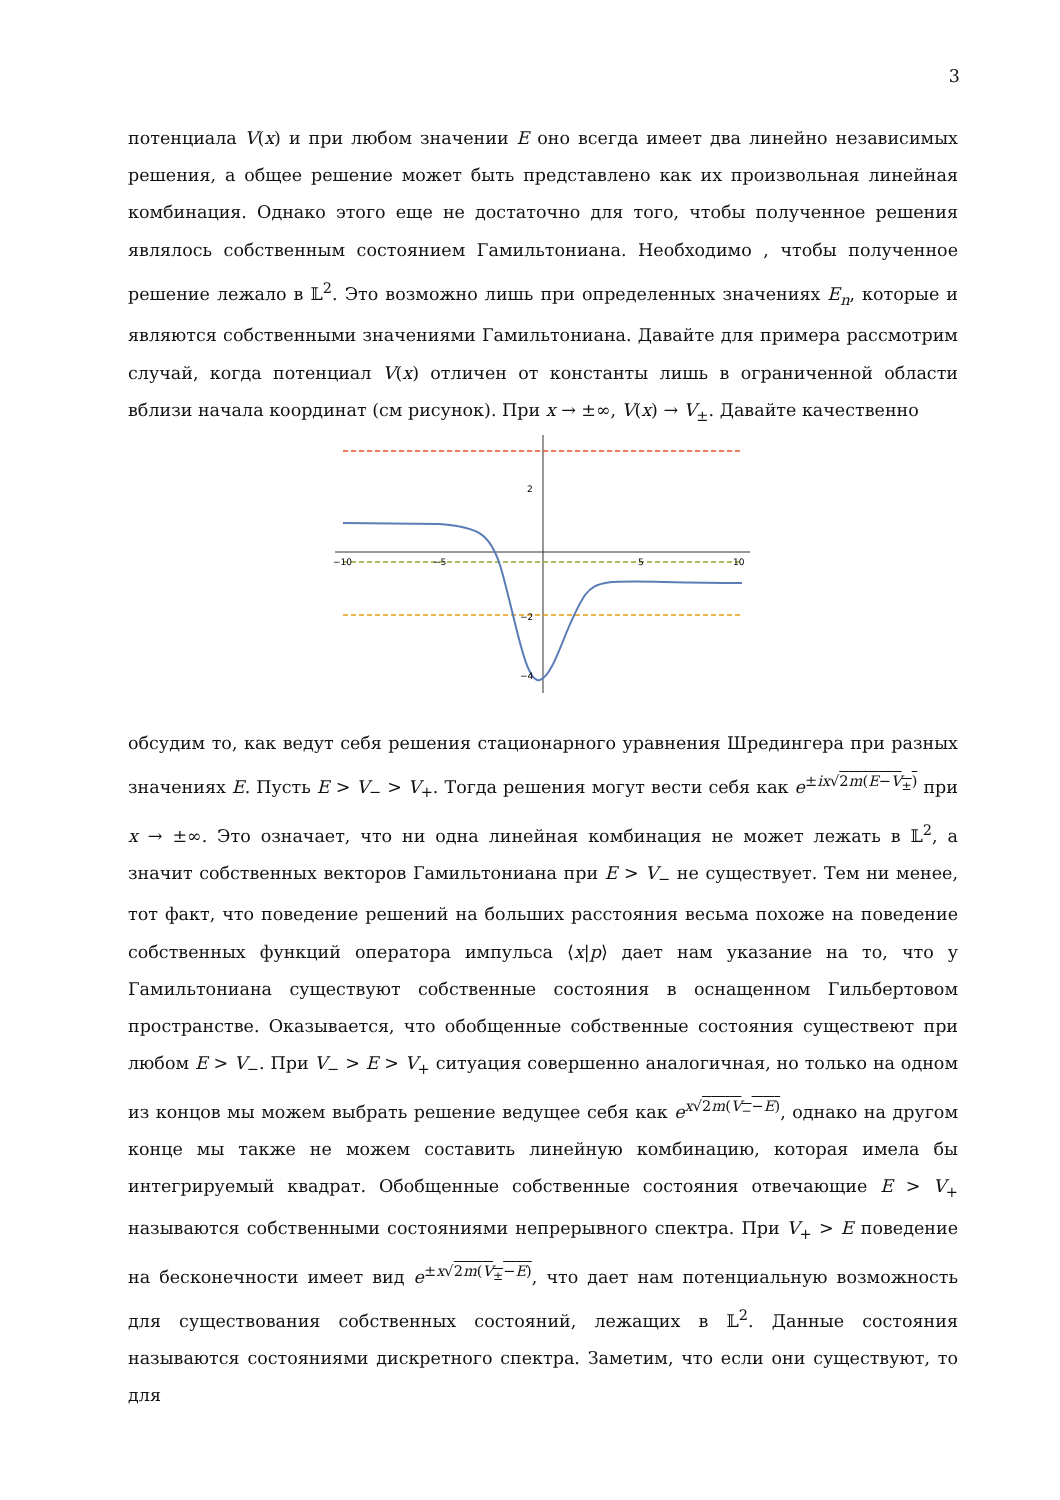3
потенциала V(x) и при любом значении E оно всегда имеет два линейно независимых решения, а общее решение может быть представлено как их произвольная линейная комбинация. Однако этого еще не достаточно для того, чтобы полученное решения являлось собственным состоянием Гамильтониана. Необходимо , чтобы полученное решение лежало в 𝕃<sup>2</sup>. Это возможно лишь при определенных значениях E<sub>n</sub>, которые и являются собственными значениями Гамильтониана. Давайте для примера рассмотрим случай, когда потенциал V(x) отличен от константы лишь в ограниченной области вблизи начала координат (см рисунок). При x → ±∞, V(x) → V<sub>±</sub>. Давайте качественно
2
−2
−4
−10
−5
5
10
обсудим то, как ведут себя решения стационарного уравнения Шредингера при разных значениях E. Пусть E > V<sub>−</sub> > V<sub>+</sub>. Тогда решения могут вести себя как e<sup>±ix√2m(E−V<sub>±</sub>)</sup> при x → ±∞. Это означает, что ни одна линейная комбинация не может лежать в 𝕃<sup>2</sup>, а значит собственных векторов Гамильтониана при E > V<sub>−</sub> не существует. Тем ни менее, тот факт, что поведение решений на больших расстояния весьма похоже на поведение собственных функций оператора импульса ⟨x|p⟩ дает нам указание на то, что у Гамильтониана существуют собственные состояния в оснащенном Гильбертовом пространстве. Оказывается, что обобщенные собственные состояния существеют при любом E > V<sub>−</sub>. При V<sub>−</sub> > E > V<sub>+</sub> ситуация совершенно аналогичная, но только на одном из концов мы можем выбрать решение ведущее себя как e<sup>x√2m(V<sub>−</sub>−E)</sup>, однако на другом конце мы также не можем составить линейную комбинацию, которая имела бы интегрируемый квадрат. Обобщенные собственные состояния отвечающие E > V<sub>+</sub> называются собственными состояниями непрерывного спектра. При V<sub>+</sub> > E поведение на бесконечности имеет вид e<sup>±x√2m(V<sub>±</sub>−E)</sup>, что дает нам потенциальную возможность для существования собственных состояний, лежащих в 𝕃<sup>2</sup>. Данные состояния называются состояниями дискретного спектра. Заметим, что если они существуют, то для